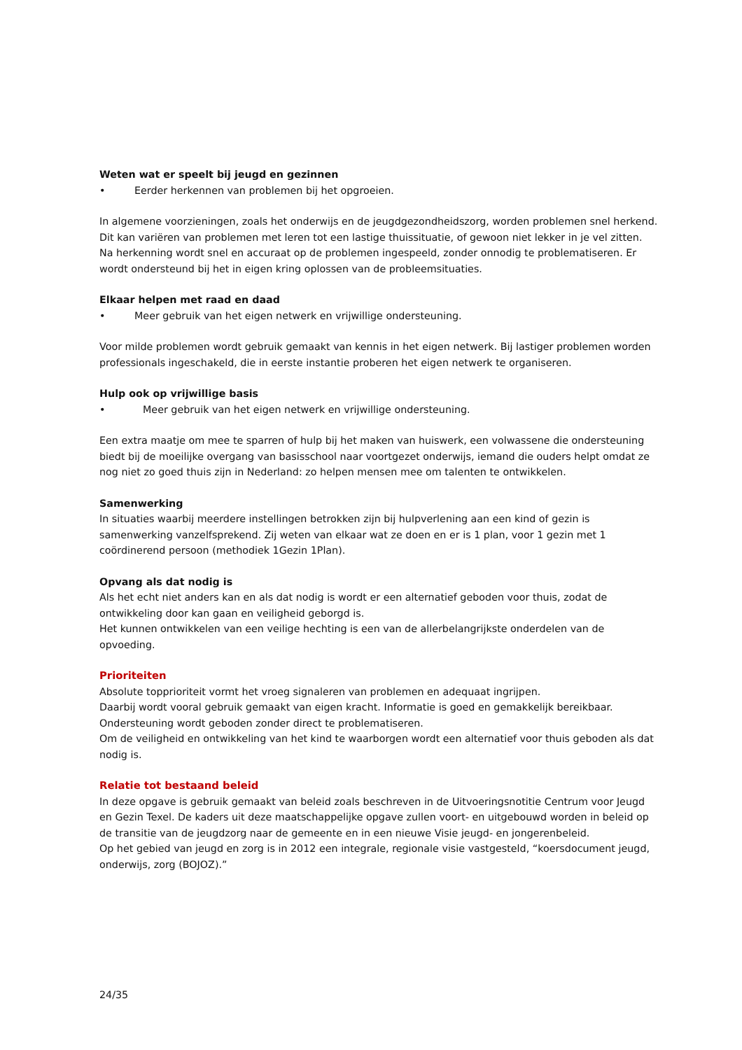Weten wat er speelt bij jeugd en gezinnen
• Eerder herkennen van problemen bij het opgroeien.
In algemene voorzieningen, zoals het onderwijs en de jeugdgezondheidszorg, worden problemen snel herkend. Dit kan variëren van problemen met leren tot een lastige thuissituatie, of gewoon niet lekker in je vel zitten. Na herkenning wordt snel en accuraat op de problemen ingespeeld, zonder onnodig te problematiseren. Er wordt ondersteund bij het in eigen kring oplossen van de probleemsituaties.
Elkaar helpen met raad en daad
• Meer gebruik van het eigen netwerk en vrijwillige ondersteuning.
Voor milde problemen wordt gebruik gemaakt van kennis in het eigen netwerk. Bij lastiger problemen worden professionals ingeschakeld, die in eerste instantie proberen het eigen netwerk te organiseren.
Hulp ook op vrijwillige basis
• Meer gebruik van het eigen netwerk en vrijwillige ondersteuning.
Een extra maatje om mee te sparren of hulp bij het maken van huiswerk, een volwassene die ondersteuning biedt bij de moeilijke overgang van basisschool naar voortgezet onderwijs, iemand die ouders helpt omdat ze nog niet zo goed thuis zijn in Nederland: zo helpen mensen mee om talenten te ontwikkelen.
Samenwerking
In situaties waarbij meerdere instellingen betrokken zijn bij hulpverlening aan een kind of gezin is samenwerking vanzelfsprekend. Zij weten van elkaar wat ze doen en er is 1 plan, voor 1 gezin met 1 coördinerend persoon (methodiek 1Gezin 1Plan).
Opvang als dat nodig is
Als het echt niet anders kan en als dat nodig is wordt er een alternatief geboden voor thuis, zodat de ontwikkeling door kan gaan en veiligheid geborgd is.
Het kunnen ontwikkelen van een veilige hechting is een van de allerbelangrijkste onderdelen van de opvoeding.
Prioriteiten
Absolute topprioriteit vormt het vroeg signaleren van problemen en adequaat ingrijpen.
Daarbij wordt vooral gebruik gemaakt van eigen kracht. Informatie is goed en gemakkelijk bereikbaar.
Ondersteuning wordt geboden zonder direct te problematiseren.
Om de veiligheid en ontwikkeling van het kind te waarborgen wordt een alternatief voor thuis geboden als dat nodig is.
Relatie tot bestaand beleid
In deze opgave is gebruik gemaakt van beleid zoals beschreven in de Uitvoeringsnotitie Centrum voor Jeugd en Gezin Texel. De kaders uit deze maatschappelijke opgave zullen voort- en uitgebouwd worden in beleid op de transitie van de jeugdzorg naar de gemeente en in een nieuwe Visie jeugd- en jongerenbeleid.
Op het gebied van jeugd en zorg is in 2012 een integrale, regionale visie vastgesteld, “koersdocument jeugd, onderwijs, zorg (BOJOZ).”
24/35